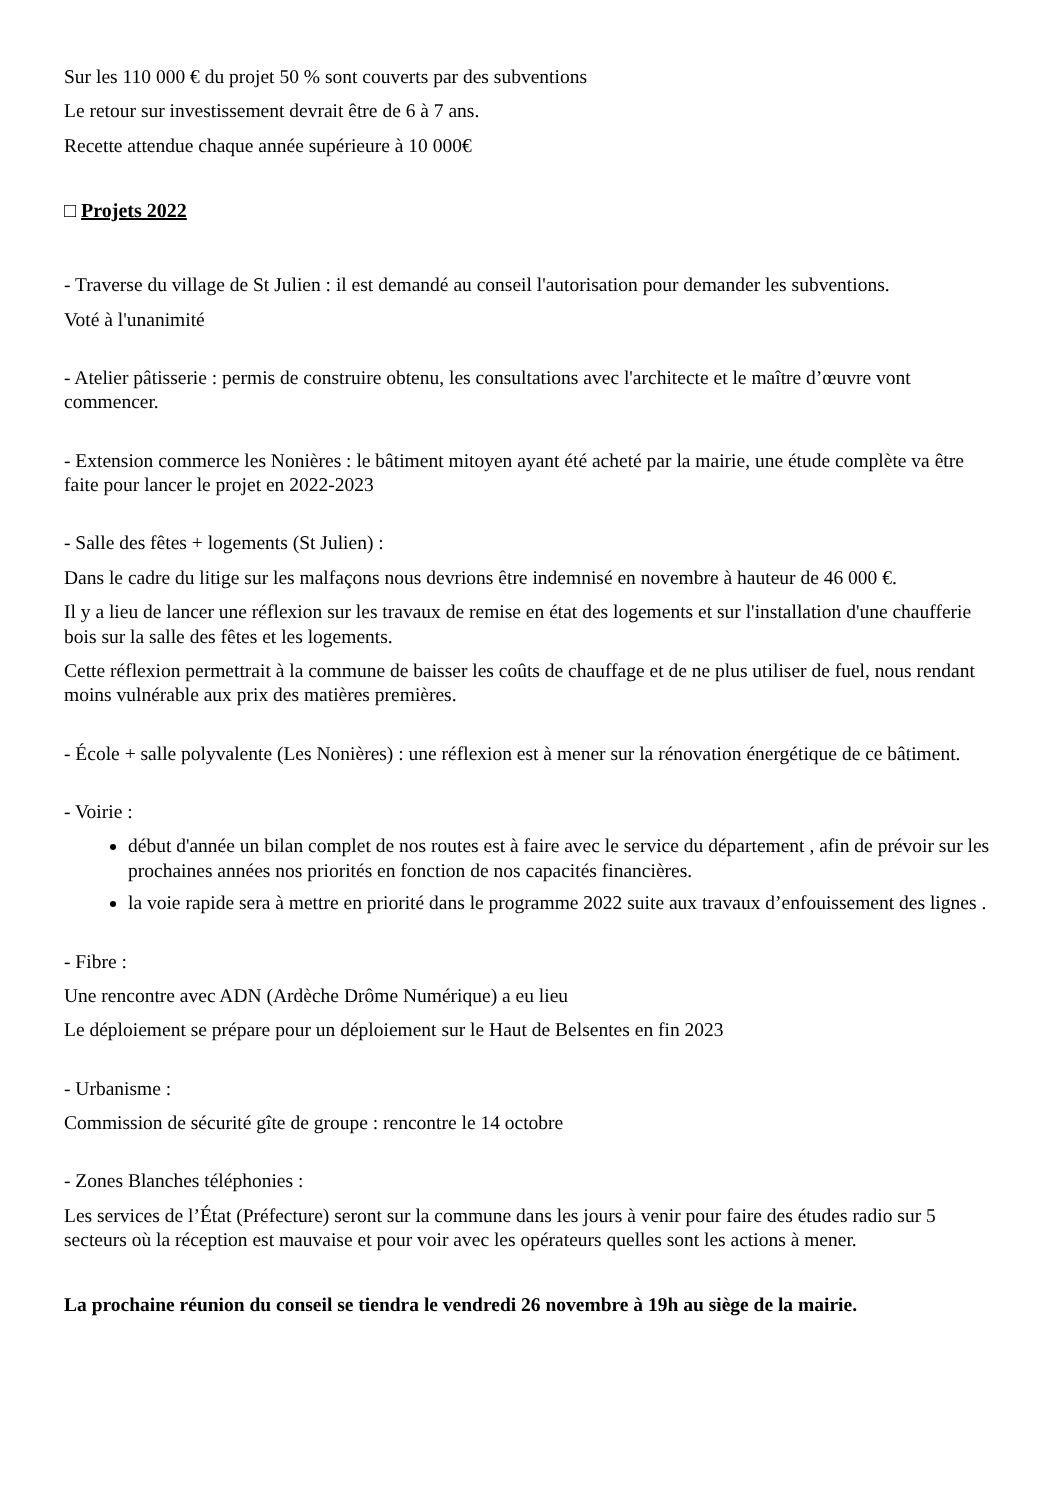Sur les 110 000 € du projet 50 % sont couverts par des subventions
Le retour sur investissement devrait être de 6 à 7 ans.
Recette attendue chaque année supérieure à 10 000€
□ Projets 2022
- Traverse du village de St Julien : il est demandé au conseil l'autorisation pour demander les subventions.
Voté à l'unanimité
- Atelier pâtisserie : permis de construire obtenu, les consultations avec l'architecte et le maître d’œuvre vont commencer.
- Extension commerce les Nonières : le bâtiment mitoyen ayant été acheté par la mairie, une étude complète va être faite pour lancer le projet en 2022-2023
- Salle des fêtes + logements (St Julien) :
Dans le cadre du litige sur les malfaçons nous devrions être indemnisé en novembre à hauteur de 46 000 €.
Il y a lieu de lancer une réflexion sur les travaux de remise en état des logements et sur l'installation d'une chaufferie bois sur la salle des fêtes et les logements.
Cette réflexion permettrait à la commune de baisser les coûts de chauffage et de ne plus utiliser de fuel, nous rendant moins vulnérable aux prix des matières premières.
- École + salle polyvalente (Les Nonières) : une réflexion est à mener sur la rénovation énergétique de ce bâtiment.
- Voirie :
début d'année un bilan complet de nos routes est à faire avec le service du département , afin de prévoir sur les prochaines années nos priorités en fonction de nos capacités financières.
la voie rapide sera à mettre en priorité dans le programme 2022 suite aux travaux d’enfouissement des lignes .
- Fibre :
Une rencontre avec ADN (Ardèche Drôme Numérique) a eu lieu
Le déploiement se prépare pour un déploiement sur le Haut de Belsentes en fin 2023
- Urbanisme :
Commission de sécurité gîte de groupe : rencontre le 14 octobre
- Zones Blanches téléphonies :
Les services de l’État (Préfecture) seront sur la commune dans les jours à venir pour faire des études radio sur 5 secteurs où la réception est mauvaise et pour voir avec les opérateurs quelles sont les actions à mener.
La prochaine réunion du conseil se tiendra le vendredi 26 novembre à 19h au siège de la mairie.